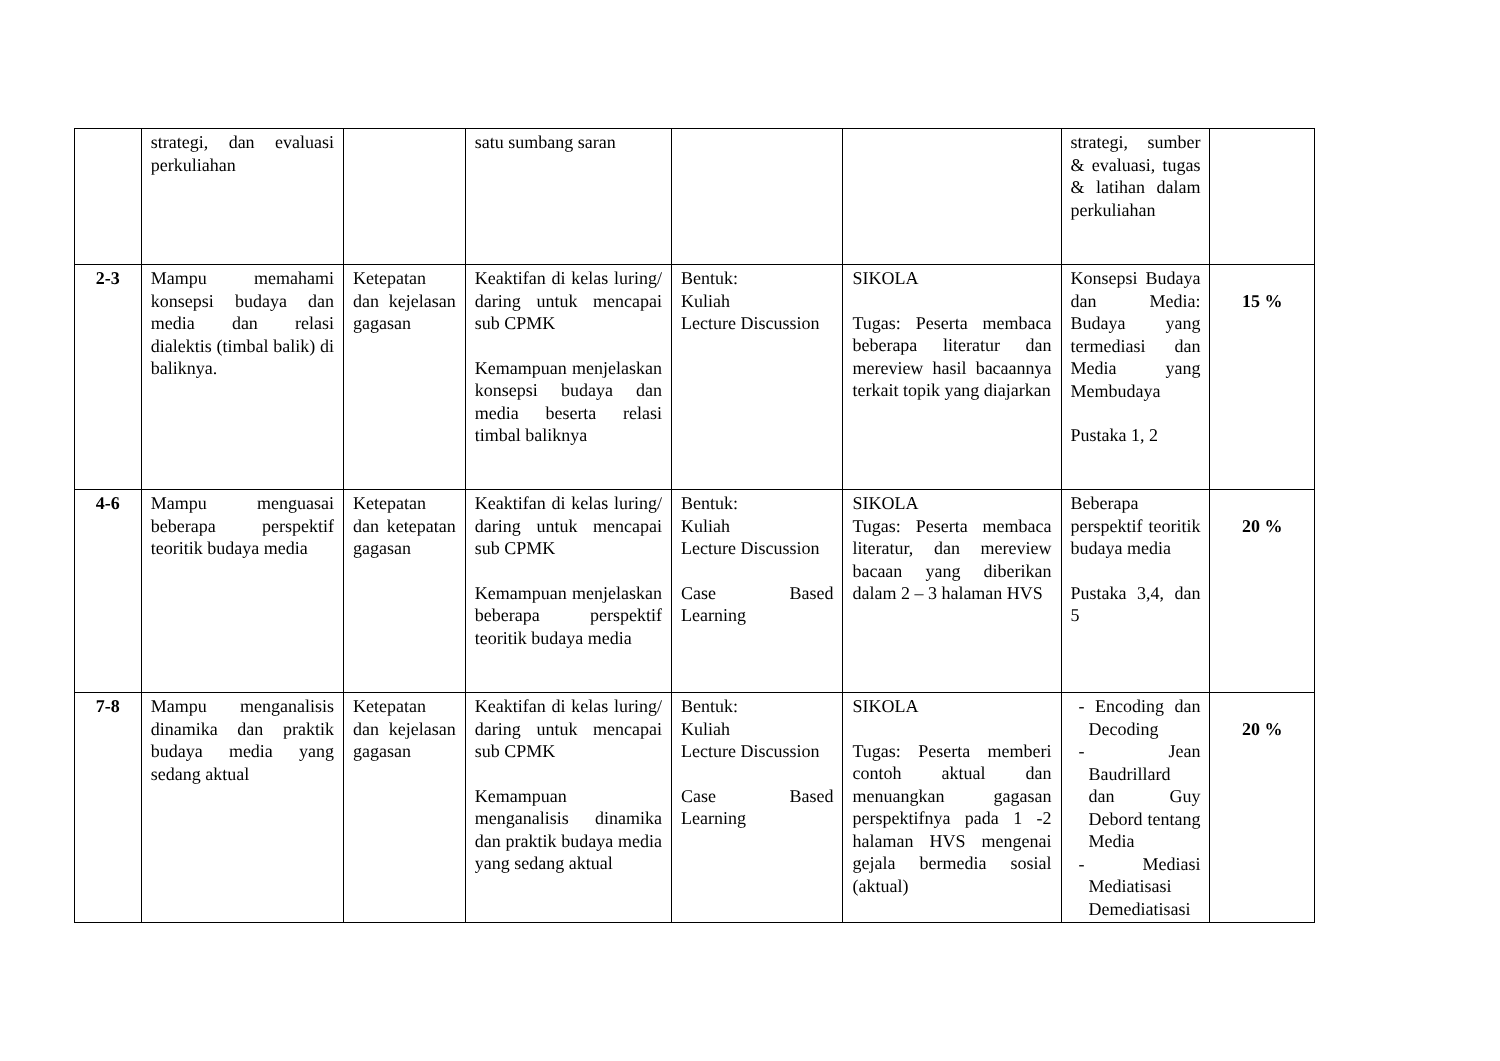| | strategi, dan evaluasi perkuliahan | | satu sumbang saran | | | strategi, sumber & evaluasi, tugas & latihan dalam perkuliahan | |
| 2-3 | Mampu memahami konsepsi budaya dan media dan relasi dialektis (timbal balik) di baliknya. | Ketepatan dan kejelasan gagasan | Keaktifan di kelas luring/ daring untuk mencapai sub CPMK Kemampuan menjelaskan konsepsi budaya dan media beserta relasi timbal baliknya | Bentuk: Kuliah Lecture Discussion | SIKOLA Tugas: Peserta membaca beberapa literatur dan mereview hasil bacaannya terkait topik yang diajarkan | Konsepsi Budaya dan Media: Budaya yang termediasi dan Media yang Membudaya Pustaka 1, 2 | 15 % |
| 4-6 | Mampu menguasai beberapa perspektif teoritik budaya media | Ketepatan dan ketepatan gagasan | Keaktifan di kelas luring/ daring untuk mencapai sub CPMK Kemampuan menjelaskan beberapa perspektif teoritik budaya media | Bentuk: Kuliah Lecture Discussion Case Based Learning | SIKOLA Tugas: Peserta membaca literatur, dan mereview bacaan yang diberikan dalam 2 – 3 halaman HVS | Beberapa perspektif teoritik budaya media Pustaka 3,4, dan 5 | 20 % |
| 7-8 | Mampu menganalisis dinamika dan praktik budaya media yang sedang aktual | Ketepatan dan kejelasan gagasan | Keaktifan di kelas luring/ daring untuk mencapai sub CPMK Kemampuan menganalisis dinamika dan praktik budaya media yang sedang aktual | Bentuk: Kuliah Lecture Discussion Case Based Learning | SIKOLA Tugas: Peserta memberi contoh aktual dan menuangkan gagasan perspektifnya pada 1 -2 halaman HVS mengenai gejala bermedia sosial (aktual) | - Encoding dan Decoding - Jean Baudrillard dan Guy Debord tentang Media - Mediasi Mediatisasi Demediatisasi | 20 % |